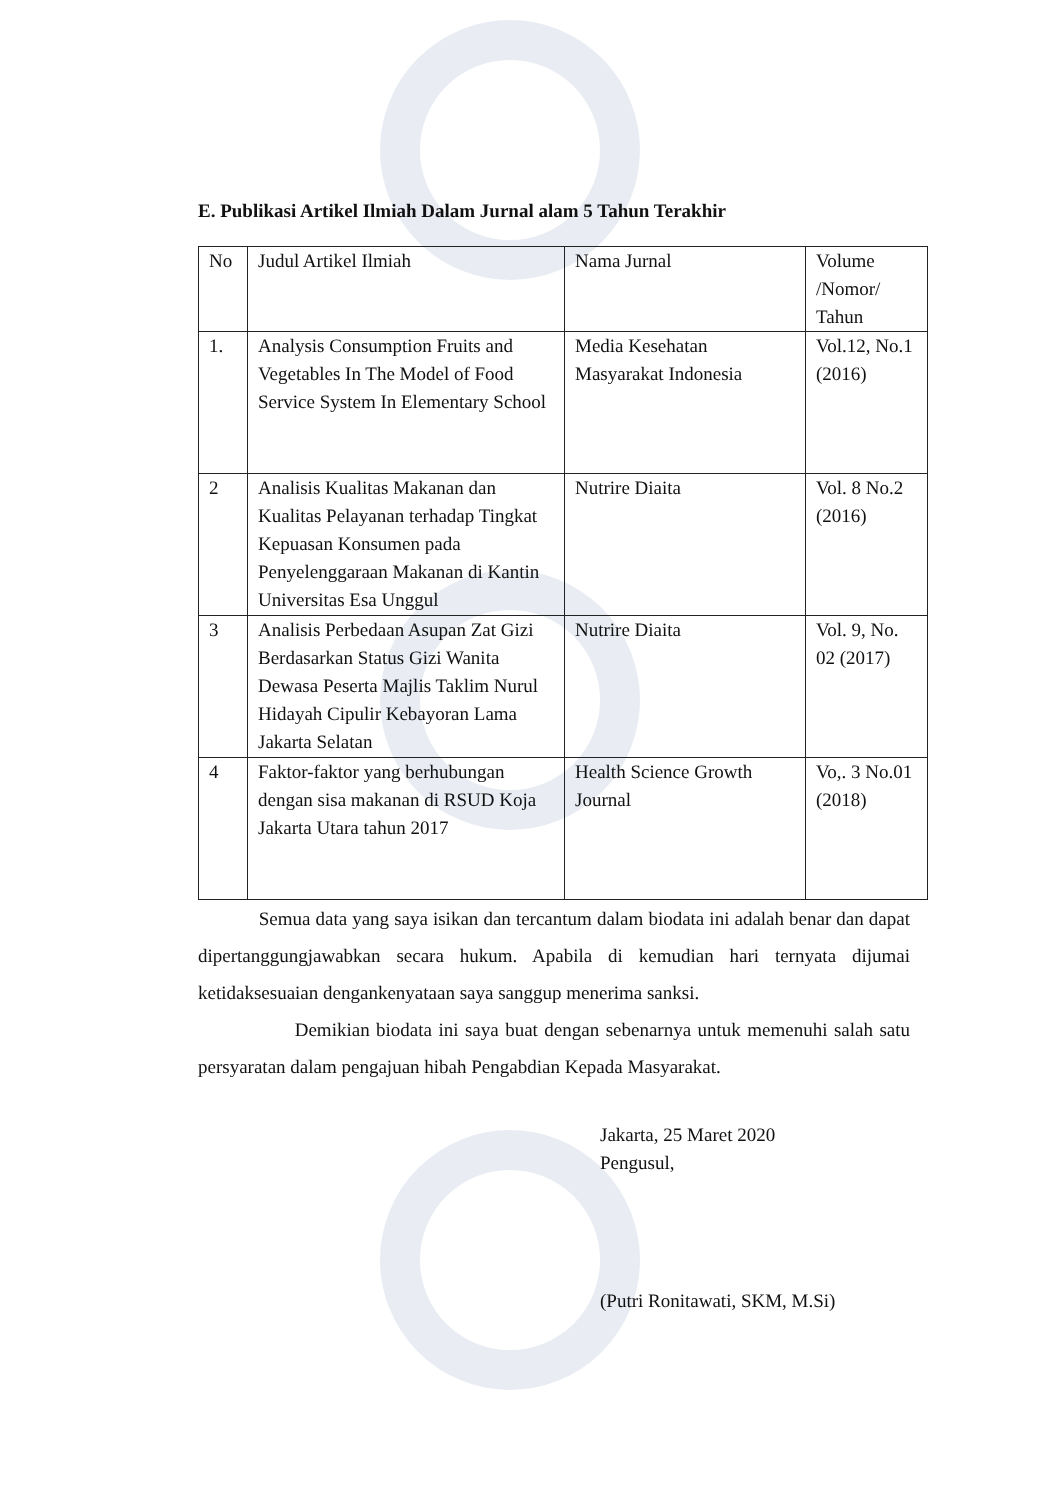E. Publikasi Artikel Ilmiah Dalam Jurnal alam 5 Tahun Terakhir
| No | Judul Artikel Ilmiah | Nama Jurnal | Volume /Nomor/ Tahun |
| 1. | Analysis Consumption Fruits and Vegetables In The Model of Food Service System In Elementary School | Media Kesehatan Masyarakat Indonesia | Vol.12, No.1 (2016) |
| 2 | Analisis Kualitas Makanan dan Kualitas Pelayanan terhadap Tingkat Kepuasan Konsumen pada Penyelenggaraan Makanan di Kantin Universitas Esa Unggul | Nutrire Diaita | Vol. 8 No.2 (2016) |
| 3 | Analisis Perbedaan Asupan Zat Gizi Berdasarkan Status Gizi Wanita Dewasa Peserta Majlis Taklim Nurul Hidayah Cipulir Kebayoran Lama Jakarta Selatan | Nutrire Diaita | Vol. 9, No. 02 (2017) |
| 4 | Faktor-faktor yang berhubungan dengan sisa makanan di RSUD Koja Jakarta Utara tahun 2017 | Health Science Growth Journal | Vo,. 3 No.01 (2018) |
Semua data yang saya isikan dan tercantum dalam biodata ini adalah benar dan dapat dipertanggungjawabkan secara hukum. Apabila di kemudian hari ternyata dijumai ketidaksesuaian dengankenyataan saya sanggup menerima sanksi.
Demikian biodata ini saya buat dengan sebenarnya untuk memenuhi salah satu persyaratan dalam pengajuan hibah Pengabdian Kepada Masyarakat.
Jakarta, 25 Maret 2020
Pengusul,
(Putri Ronitawati, SKM, M.Si)